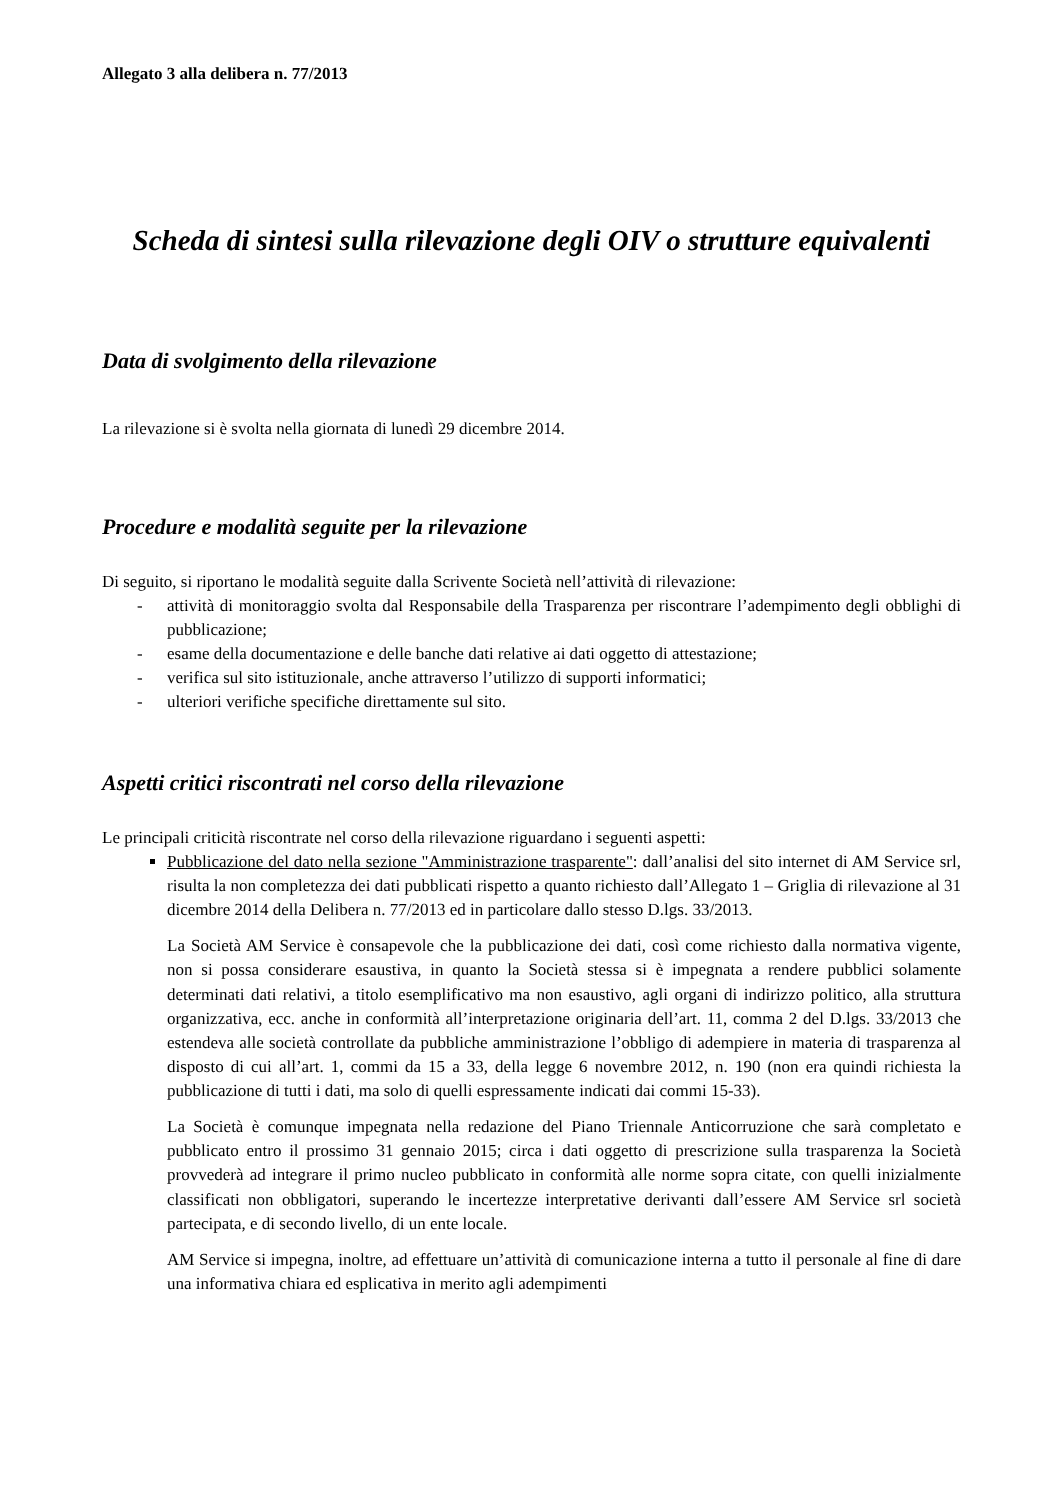Allegato 3 alla delibera n. 77/2013
Scheda di sintesi sulla rilevazione degli OIV o strutture equivalenti
Data di svolgimento della rilevazione
La rilevazione si è svolta nella giornata di lunedì 29 dicembre 2014.
Procedure e modalità seguite per la rilevazione
Di seguito, si riportano le modalità seguite dalla Scrivente Società nell’attività di rilevazione:
- attività di monitoraggio svolta dal Responsabile della Trasparenza per riscontrare l’adempimento degli obblighi di pubblicazione;
- esame della documentazione e delle banche dati relative ai dati oggetto di attestazione;
- verifica sul sito istituzionale, anche attraverso l’utilizzo di supporti informatici;
- ulteriori verifiche specifiche direttamente sul sito.
Aspetti critici riscontrati nel corso della rilevazione
Le principali criticità riscontrate nel corso della rilevazione riguardano i seguenti aspetti:
Pubblicazione del dato nella sezione "Amministrazione trasparente": dall’analisi del sito internet di AM Service srl, risulta la non completezza dei dati pubblicati rispetto a quanto richiesto dall’Allegato 1 – Griglia di rilevazione al 31 dicembre 2014 della Delibera n. 77/2013 ed in particolare dallo stesso D.lgs. 33/2013.
La Società AM Service è consapevole che la pubblicazione dei dati, così come richiesto dalla normativa vigente, non si possa considerare esaustiva, in quanto la Società stessa si è impegnata a rendere pubblici solamente determinati dati relativi, a titolo esemplificativo ma non esaustivo, agli organi di indirizzo politico, alla struttura organizzativa, ecc. anche in conformità all’interpretazione originaria dell’art. 11, comma 2 del D.lgs. 33/2013 che estendeva alle società controllate da pubbliche amministrazione l’obbligo di adempiere in materia di trasparenza al disposto di cui all’art. 1, commi da 15 a 33, della legge 6 novembre 2012, n. 190 (non era quindi richiesta la pubblicazione di tutti i dati, ma solo di quelli espressamente indicati dai commi 15-33).
La Società è comunque impegnata nella redazione del Piano Triennale Anticorruzione che sarà completato e pubblicato entro il prossimo 31 gennaio 2015; circa i dati oggetto di prescrizione sulla trasparenza la Società provvederà ad integrare il primo nucleo pubblicato in conformità alle norme sopra citate, con quelli inizialmente classificati non obbligatori, superando le incertezze interpretative derivanti dall’essere AM Service srl società partecipata, e di secondo livello, di un ente locale.
AM Service si impegna, inoltre, ad effettuare un’attività di comunicazione interna a tutto il personale al fine di dare una informativa chiara ed esplicativa in merito agli adempimenti